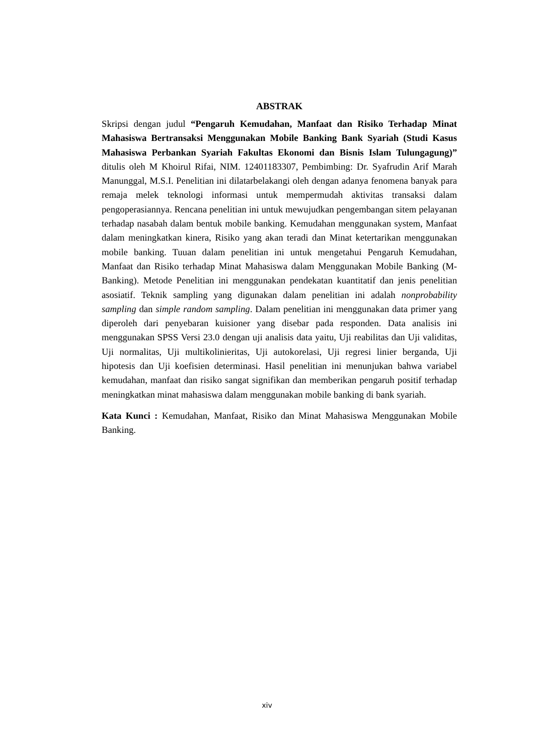ABSTRAK
Skripsi dengan judul “Pengaruh Kemudahan, Manfaat dan Risiko Terhadap Minat Mahasiswa Bertransaksi Menggunakan Mobile Banking Bank Syariah (Studi Kasus Mahasiswa Perbankan Syariah Fakultas Ekonomi dan Bisnis Islam Tulungagung)” ditulis oleh M Khoirul Rifai, NIM. 12401183307, Pembimbing: Dr. Syafrudin Arif Marah Manunggal, M.S.I. Penelitian ini dilatarbelakangi oleh dengan adanya fenomena banyak para remaja melek teknologi informasi untuk mempermudah aktivitas transaksi dalam pengoperasiannya. Rencana penelitian ini untuk mewujudkan pengembangan sitem pelayanan terhadap nasabah dalam bentuk mobile banking. Kemudahan menggunakan system, Manfaat dalam meningkatkan kinera, Risiko yang akan teradi dan Minat ketertarikan menggunakan mobile banking. Tuuan dalam penelitian ini untuk mengetahui Pengaruh Kemudahan, Manfaat dan Risiko terhadap Minat Mahasiswa dalam Menggunakan Mobile Banking (M-Banking). Metode Penelitian ini menggunakan pendekatan kuantitatif dan jenis penelitian asosiatif. Teknik sampling yang digunakan dalam penelitian ini adalah nonprobability sampling dan simple random sampling. Dalam penelitian ini menggunakan data primer yang diperoleh dari penyebaran kuisioner yang disebar pada responden. Data analisis ini menggunakan SPSS Versi 23.0 dengan uji analisis data yaitu, Uji reabilitas dan Uji validitas, Uji normalitas, Uji multikolinieritas, Uji autokorelasi, Uji regresi linier berganda, Uji hipotesis dan Uji koefisien determinasi. Hasil penelitian ini menunjukan bahwa variabel kemudahan, manfaat dan risiko sangat signifikan dan memberikan pengaruh positif terhadap meningkatkan minat mahasiswa dalam menggunakan mobile banking di bank syariah.
Kata Kunci : Kemudahan, Manfaat, Risiko dan Minat Mahasiswa Menggunakan Mobile Banking.
xiv